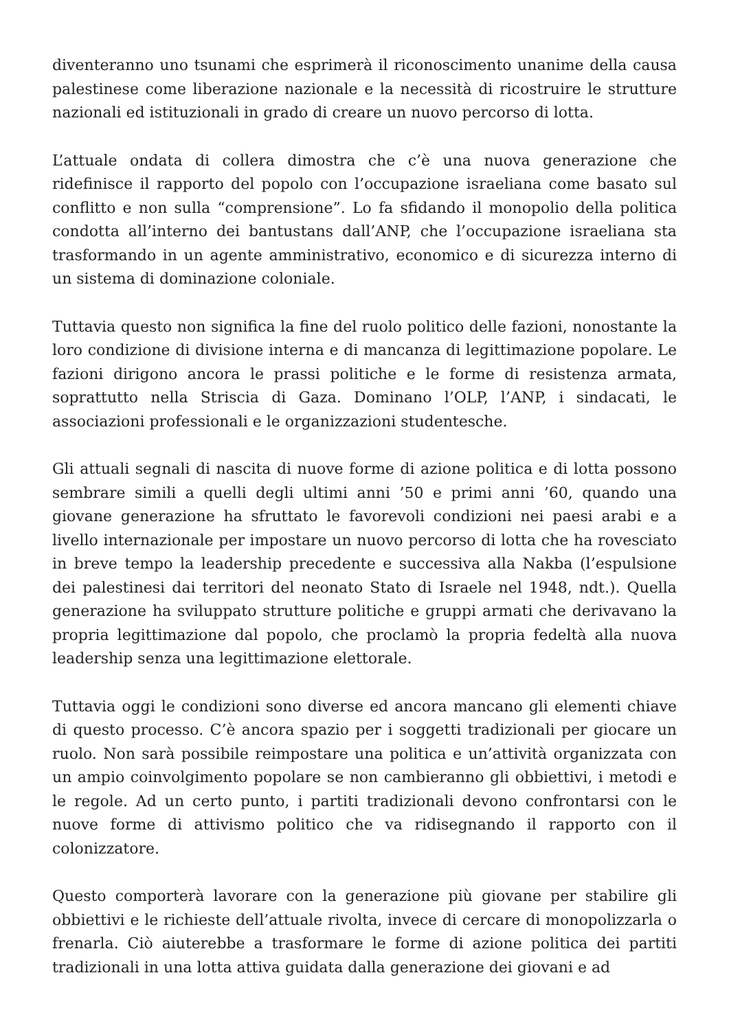diventeranno uno tsunami che esprimerà il riconoscimento unanime della causa palestinese come liberazione nazionale e la necessità di ricostruire le strutture nazionali ed istituzionali in grado di creare un nuovo percorso di lotta.
L’attuale ondata di collera dimostra che c’è una nuova generazione che ridefinisce il rapporto del popolo con l’occupazione israeliana come basato sul conflitto e non sulla “comprensione”. Lo fa sfidando il monopolio della politica condotta all’interno dei bantustans dall’ANP, che l’occupazione israeliana sta trasformando in un agente amministrativo, economico e di sicurezza interno di un sistema di dominazione coloniale.
Tuttavia questo non significa la fine del ruolo politico delle fazioni, nonostante la loro condizione di divisione interna e di mancanza di legittimazione popolare. Le fazioni dirigono ancora le prassi politiche e le forme di resistenza armata, soprattutto nella Striscia di Gaza. Dominano l’OLP, l’ANP, i sindacati, le associazioni professionali e le organizzazioni studentesche.
Gli attuali segnali di nascita di nuove forme di azione politica e di lotta possono sembrare simili a quelli degli ultimi anni ’50 e primi anni ’60, quando una giovane generazione ha sfruttato le favorevoli condizioni nei paesi arabi e a livello internazionale per impostare un nuovo percorso di lotta che ha rovesciato in breve tempo la leadership precedente e successiva alla Nakba (l’espulsione dei palestinesi dai territori del neonato Stato di Israele nel 1948, ndt.). Quella generazione ha sviluppato strutture politiche e gruppi armati che derivavano la propria legittimazione dal popolo, che proclamò la propria fedeltà alla nuova leadership senza una legittimazione elettorale.
Tuttavia oggi le condizioni sono diverse ed ancora mancano gli elementi chiave di questo processo. C’è ancora spazio per i soggetti tradizionali per giocare un ruolo. Non sarà possibile reimpostare una politica e un’attività organizzata con un ampio coinvolgimento popolare se non cambieranno gli obbiettivi, i metodi e le regole. Ad un certo punto, i partiti tradizionali devono confrontarsi con le nuove forme di attivismo politico che va ridisegnando il rapporto con il colonizzatore.
Questo comporterà lavorare con la generazione più giovane per stabilire gli obbiettivi e le richieste dell’attuale rivolta, invece di cercare di monopolizzarla o frenarla. Ciò aiuterebbe a trasformare le forme di azione politica dei partiti tradizionali in una lotta attiva guidata dalla generazione dei giovani e ad